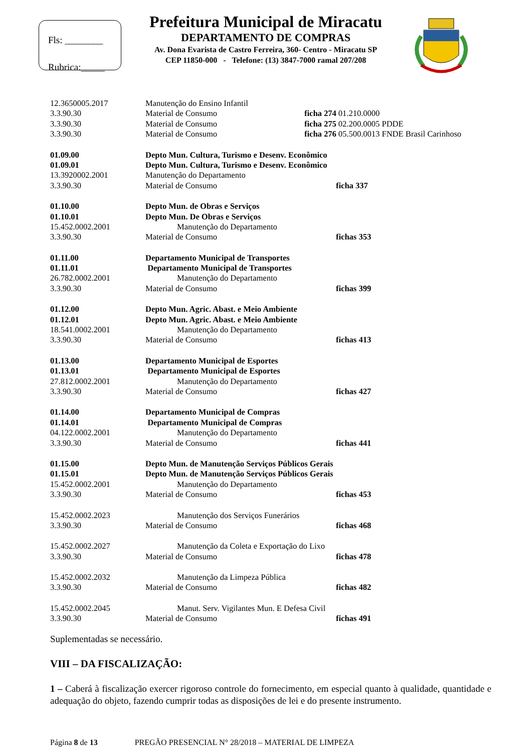Fls: ________
Rubrica:_____
Prefeitura Municipal de Miracatu
DEPARTAMENTO DE COMPRAS
Av. Dona Evarista de Castro Ferreira, 360- Centro - Miracatu SP
CEP 11850-000 - Telefone: (13) 3847-7000 ramal 207/208
| 12.3650005.2017 | Manutenção do Ensino Infantil | |
| 3.3.90.30 | Material de Consumo | ficha 274 01.210.0000 |
| 3.3.90.30 | Material de Consumo | ficha 275 02.200.0005 PDDE |
| 3.3.90.30 | Material de Consumo | ficha 276 05.500.0013 FNDE Brasil Carinhoso |
| 01.09.00 | Depto Mun. Cultura, Turismo e Desenv. Econômico | |
| 01.09.01 | Depto Mun. Cultura, Turismo e Desenv. Econômico | |
| 13.3920002.2001 | Manutenção do Departamento | |
| 3.3.90.30 | Material de Consumo | ficha 337 |
| 01.10.00 | Depto Mun. de Obras e Serviços | |
| 01.10.01 | Depto Mun. De Obras e Serviços | |
| 15.452.0002.2001 | Manutenção do Departamento | |
| 3.3.90.30 | Material de Consumo | fichas 353 |
| 01.11.00 | Departamento Municipal de Transportes | |
| 01.11.01 | Departamento Municipal de Transportes | |
| 26.782.0002.2001 | Manutenção do Departamento | |
| 3.3.90.30 | Material de Consumo | fichas 399 |
| 01.12.00 | Depto Mun. Agric. Abast. e Meio Ambiente | |
| 01.12.01 | Depto Mun. Agric. Abast. e Meio Ambiente | |
| 18.541.0002.2001 | Manutenção do Departamento | |
| 3.3.90.30 | Material de Consumo | fichas 413 |
| 01.13.00 | Departamento Municipal de Esportes | |
| 01.13.01 | Departamento Municipal de Esportes | |
| 27.812.0002.2001 | Manutenção do Departamento | |
| 3.3.90.30 | Material de Consumo | fichas 427 |
| 01.14.00 | Departamento Municipal de Compras | |
| 01.14.01 | Departamento Municipal de Compras | |
| 04.122.0002.2001 | Manutenção do Departamento | |
| 3.3.90.30 | Material de Consumo | fichas 441 |
| 01.15.00 | Depto Mun. de Manutenção Serviços Públicos Gerais | |
| 01.15.01 | Depto Mun. de Manutenção Serviços Públicos Gerais | |
| 15.452.0002.2001 | Manutenção do Departamento | |
| 3.3.90.30 | Material de Consumo | fichas 453 |
| 15.452.0002.2023 | Manutenção dos Serviços Funerários | |
| 3.3.90.30 | Material de Consumo | fichas 468 |
| 15.452.0002.2027 | Manutenção da Coleta e Exportação do Lixo | |
| 3.3.90.30 | Material de Consumo | fichas 478 |
| 15.452.0002.2032 | Manutenção da Limpeza Pública | |
| 3.3.90.30 | Material de Consumo | fichas 482 |
| 15.452.0002.2045 | Manut. Serv. Vigilantes Mun. E Defesa Civil | |
| 3.3.90.30 | Material de Consumo | fichas 491 |
Suplementadas se necessário.
VIII – DA FISCALIZAÇÃO:
1 – Caberá à fiscalização exercer rigoroso controle do fornecimento, em especial quanto à qualidade, quantidade e adequação do objeto, fazendo cumprir todas as disposições de lei e do presente instrumento.
Página 8 de 13 PREGÃO PRESENCIAL N° 28/2018 – MATERIAL DE LIMPEZA